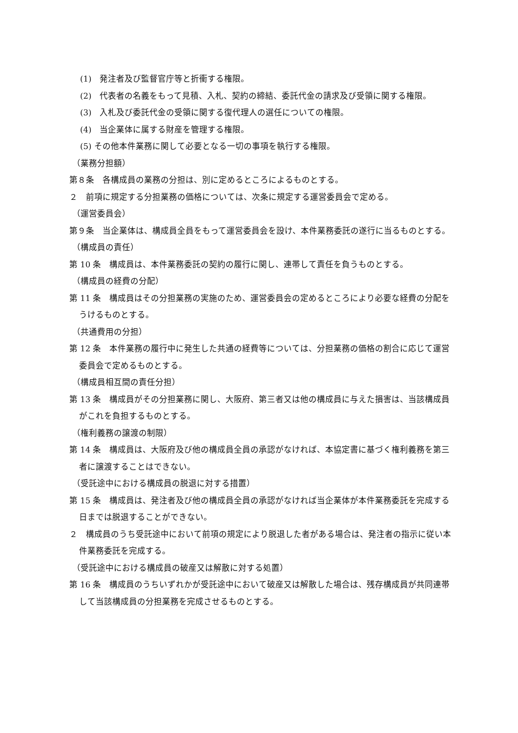(1)　発注者及び監督官庁等と折衝する権限。
(2)　代表者の名義をもって見積、入札、契約の締結、委託代金の請求及び受領に関する権限。
(3)　入札及び委託代金の受領に関する復代理人の選任についての権限。
(4)　当企業体に属する財産を管理する権限。
(5) その他本件業務に関して必要となる一切の事項を執行する権限。
（業務分担額）
第８条　各構成員の業務の分担は、別に定めるところによるものとする。
２　前項に規定する分担業務の価格については、次条に規定する運営委員会で定める。
（運営委員会）
第９条　当企業体は、構成員全員をもって運営委員会を設け、本件業務委託の遂行に当るものとする。
（構成員の責任）
第 10 条　構成員は、本件業務委託の契約の履行に関し、連帯して責任を負うものとする。
（構成員の経費の分配）
第 11 条　構成員はその分担業務の実施のため、運営委員会の定めるところにより必要な経費の分配をうけるものとする。
（共通費用の分担）
第 12 条　本件業務の履行中に発生した共通の経費等については、分担業務の価格の割合に応じて運営委員会で定めるものとする。
（構成員相互間の責任分担）
第 13 条　構成員がその分担業務に関し、大阪府、第三者又は他の構成員に与えた損害は、当該構成員がこれを負担するものとする。
（権利義務の譲渡の制限）
第 14 条　構成員は、大阪府及び他の構成員全員の承認がなければ、本協定書に基づく権利義務を第三者に譲渡することはできない。
（受託途中における構成員の脱退に対する措置）
第 15 条　構成員は、発注者及び他の構成員全員の承認がなければ当企業体が本件業務委託を完成する日までは脱退することができない。
２　構成員のうち受託途中において前項の規定により脱退した者がある場合は、発注者の指示に従い本件業務委託を完成する。
（受託途中における構成員の破産又は解散に対する処置）
第 16 条　構成員のうちいずれかが受託途中において破産又は解散した場合は、残存構成員が共同連帯して当該構成員の分担業務を完成させるものとする。